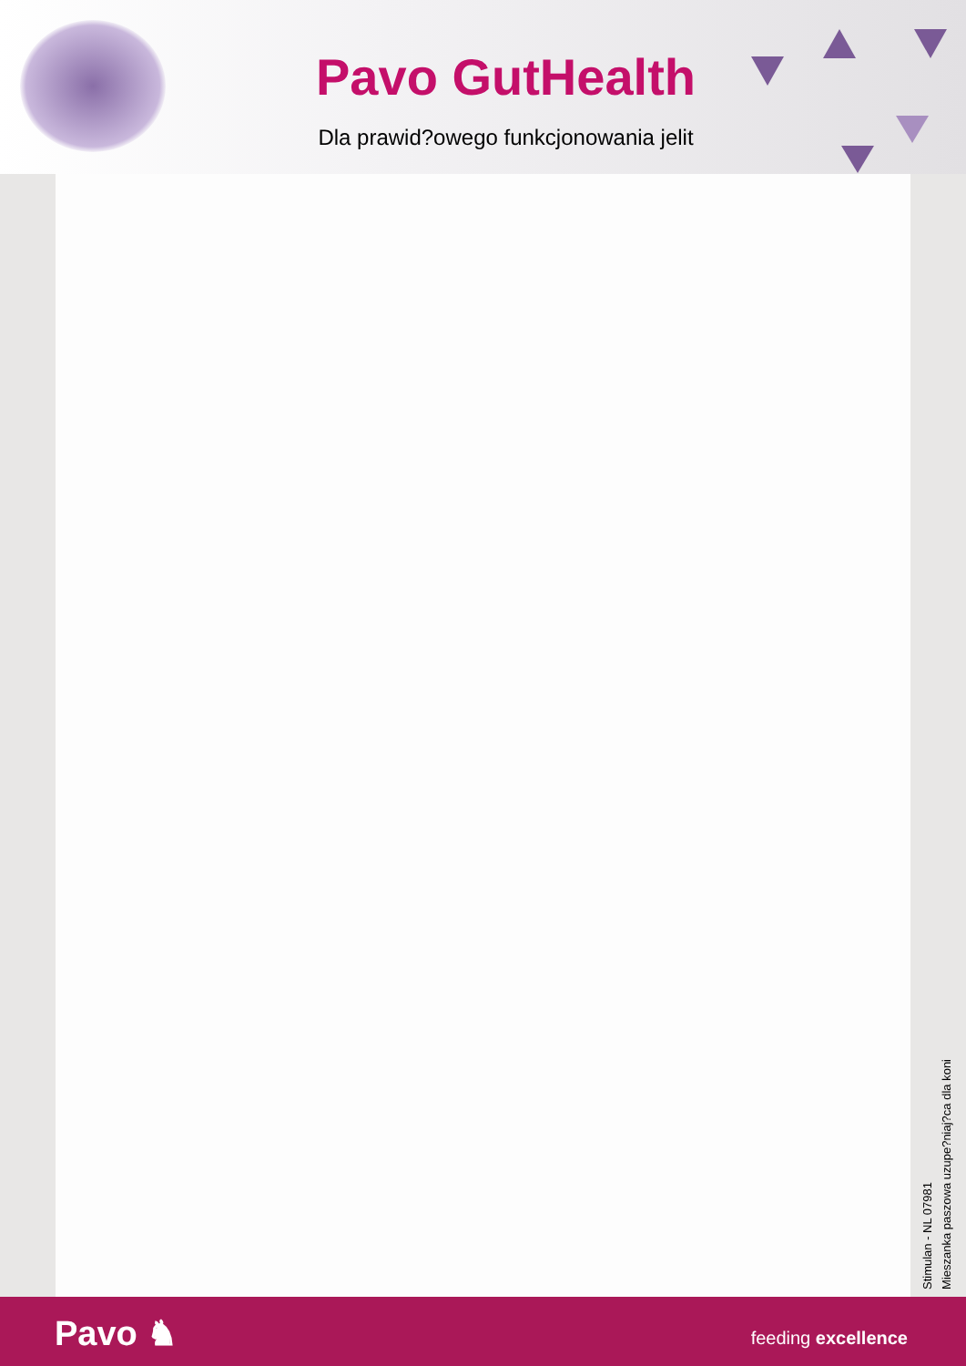Pavo GutHealth
Dla prawid?owego funkcjonowania jelit
Stimulan - NL 07981
Mieszanka paszowa uzupe?niaj?ca dla koni
Pavo ♞ feeding excellence